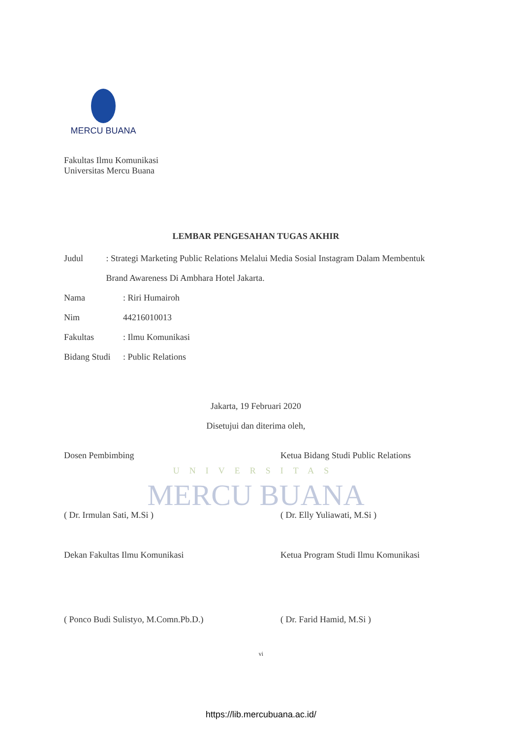MERCU BUANA
Fakultas Ilmu Komunikasi
Universitas Mercu Buana
LEMBAR PENGESAHAN TUGAS AKHIR
Judul: Strategi Marketing Public Relations Melalui Media Sosial Instagram Dalam Membentuk Brand Awareness Di Ambhara Hotel Jakarta.
Nama: Riri Humairoh
Nim 44216010013
Fakultas: Ilmu Komunikasi
Bidang Studi: Public Relations
Jakarta, 19 Februari 2020
Disetujui dan diterima oleh,
Dosen Pembimbing Ketua Bidang Studi Public Relations
UNIVERSITAS
MERCU BUANA
( Dr. Irmulan Sati, M.Si ) ( Dr. Elly Yuliawati, M.Si )
Dekan Fakultas Ilmu Komunikasi Ketua Program Studi Ilmu Komunikasi
( Ponco Budi Sulistyo, M.Comn.Pb.D.)
( Dr. Farid Hamid, M.Si )
vi
https://lib.mercubuana.ac.id/